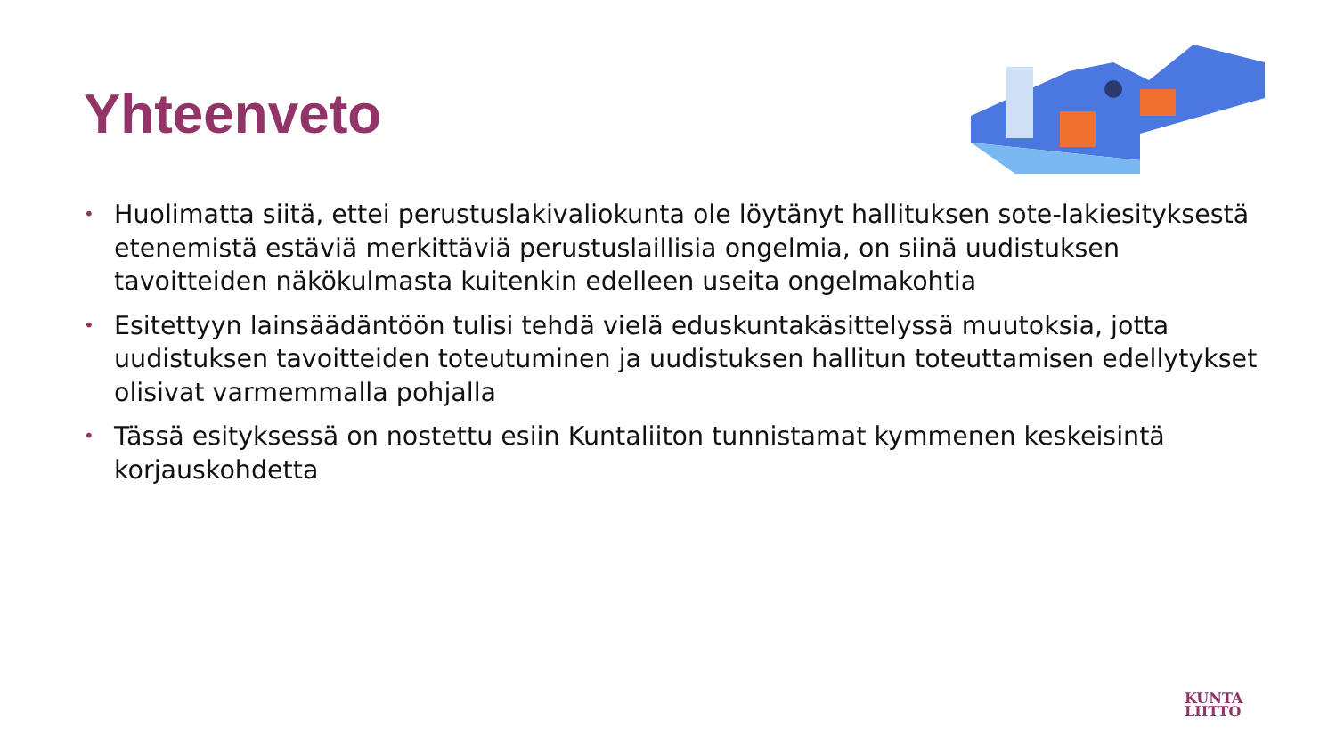Yhteenveto
• Huolimatta siitä, ettei perustuslakivaliokunta ole löytänyt hallituksen sote-lakiesityksestä etenemistä estäviä merkittäviä perustuslaillisia ongelmia, on siinä uudistuksen tavoitteiden näkökulmasta kuitenkin edelleen useita ongelmakohtia
• Esitettyyn lainsäädäntöön tulisi tehdä vielä eduskuntakäsittelyssä muutoksia, jotta uudistuksen tavoitteiden toteutuminen ja uudistuksen hallitun toteuttamisen edellytykset olisivat varmemmalla pohjalla
• Tässä esityksessä on nostettu esiin Kuntaliiton tunnistamat kymmenen keskeisintä korjauskohdetta
KUNTA
LIITTO